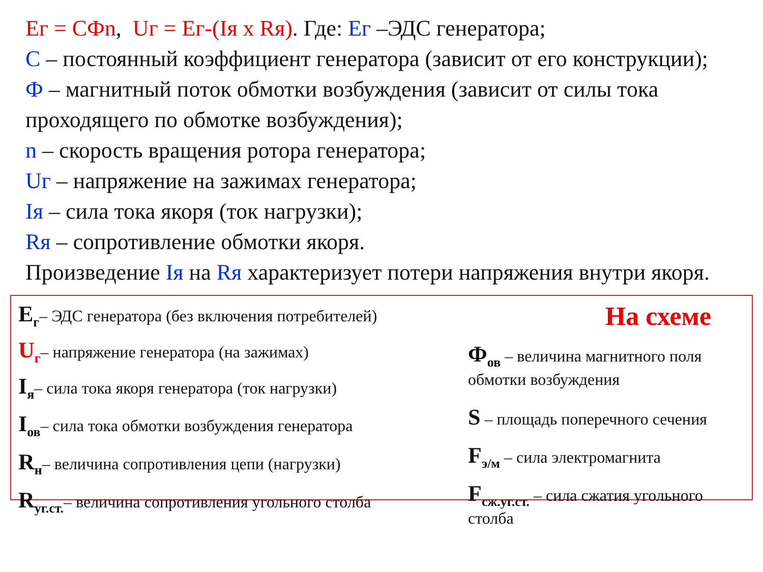Ег = СФn, Uг = Ег-(Iя х Rя). Где: Ег –ЭДС генератора;
С – постоянный коэффициент генератора (зависит от его конструкции);
Ф – магнитный поток обмотки возбуждения (зависит от силы тока проходящего по обмотке возбуждения);
n – скорость вращения ротора генератора;
Uг – напряжение на зажимах генератора;
Iя – сила тока якоря (ток нагрузки);
Rя – сопротивление обмотки якоря.
Произведение Iя на Rя характеризует потери напряжения внутри якоря.
E<sub>г</sub>– ЭДС генератора (без включения потребителей)
U<sub>г</sub>– напряжение генератора (на зажимах)
I<sub>я</sub>– сила тока якоря генератора (ток нагрузки)
I<sub>ов</sub>– сила тока обмотки возбуждения генератора
R<sub>н</sub>– величина сопротивления цепи (нагрузки)
R<sub>уг.ст.</sub>– величина сопротивления угольного столба
На схеме
Ф<sub>ов</sub> – величина магнитного поля обмотки возбуждения
S – площадь поперечного сечения
F<sub>э/м</sub> – сила электромагнита
F<sub>сж.уг.ст.</sub> – сила сжатия угольного столба